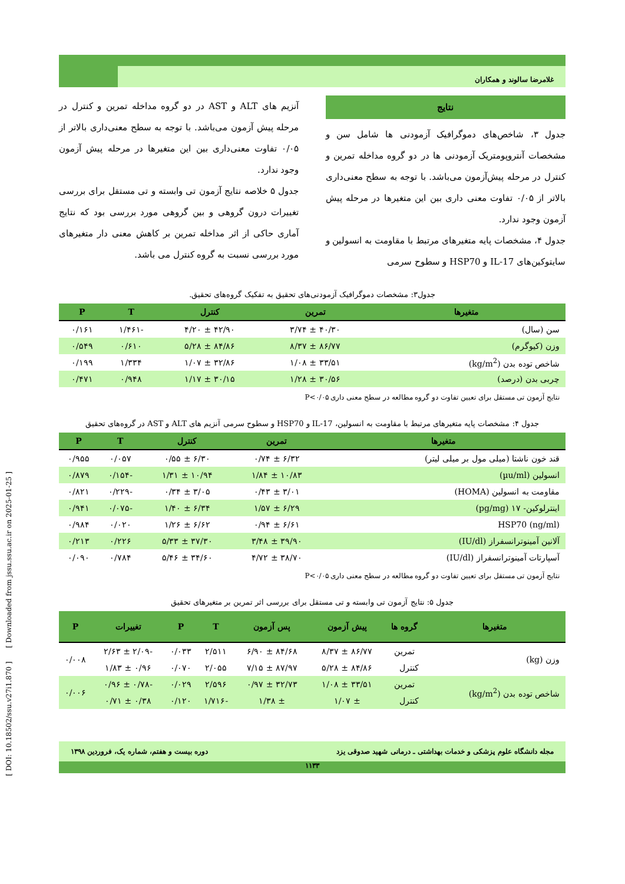غلامرضا سالوند و همکاران
نتایج
جدول ۳، شاخص‌های دموگرافیک آزمودنی ها شامل سن و مشخصات آنتروپومتریک آزمودنی ها در دو گروه مداخله تمرین و کنترل در مرحله پیش‌آزمون می‌باشد. با توجه به سطح معنی‌داری بالاتر از ۰/۰۵ تفاوت معنی داری بین این متغیرها در مرحله پیش آزمون وجود ندارد.
جدول ۴، مشخصات پایه متغیرهای مرتبط با مقاومت به انسولین و سایتوکین‌های IL-17 و HSP70 و سطوح سرمی
آنزیم های ALT و AST در دو گروه مداخله تمرین و کنترل در مرحله پیش آزمون می‌باشد. با توجه به سطح معنی‌داری بالاتر از ۰/۰۵ تفاوت معنی‌داری بین این متغیرها در مرحله پیش آزمون وجود ندارد.
جدول ۵ خلاصه نتایج آزمون تی وابسته و تی مستقل برای بررسی تغییرات درون گروهی و بین گروهی مورد بررسی بود که نتایج آماری حاکی از اثر مداخله تمرین بر کاهش معنی دار متغیرهای مورد بررسی نسبت به گروه کنترل می باشد.
جدول۳: مشخصات دموگرافیک آزمودنی‌های تحقیق به تفکیک گروه‌های تحقیق.
| متغیرها | تمرین | کنترل | T | P |
| --- | --- | --- | --- | --- |
| سن (سال) | ۴۰/۳۰ ± ۳/۷۴ | ۴۲/۹۰ ± ۴/۲۰ | -۱/۴۶۱ | ۰/۱۶۱ |
| وزن (کیوگرم) | ۸۶/۷۷ ± ۸/۳۷ | ۸۴/۸۶ ± ۵/۲۸ | ۰/۶۱۰ | ۰/۵۴۹ |
| شاخص توده بدن (kg/m<sup>2</sup>) | ۳۳/۵۱ ± ۱/۰۸ | ۳۲/۸۶ ± ۱/۰۷ | ۱/۳۳۴ | ۰/۱۹۹ |
| چربی بدن (درصد) | ۳۰/۵۶ ± ۱/۲۸ | ۳۰/۱۵ ± ۱/۱۷ | ۰/۹۴۸ | ۰/۴۷۱ |
نتایج آزمون تی مستقل برای تعیین تفاوت دو گروه مطالعه در سطح معنی داری P<۰/۰۵
جدول ۴: مشخصات پایه متغیرهای مرتبط با مقاومت به انسولین، IL-17 و HSP70 و سطوح سرمی آنزیم های ALT و AST در گروه‌های تحقیق
| متغیرها | تمرین | کنترل | T | P |
| --- | --- | --- | --- | --- |
| قند خون ناشتا (میلی مول بر میلی لیتر) | ۶/۳۲ ± ۰/۷۴ | ۶/۳۰ ± ۰/۵۵ | ۰/۰۵۷ | ۰/۹۵۵ |
| انسولین (µu/ml) | ۱۰/۸۳ ± ۱/۸۴ | ۱۰/۹۴ ± ۱/۳۱ | -۰/۱۵۴ | ۰/۸۷۹ |
| مقاومت به انسولین (HOMA) | ۳/۰۱ ± ۰/۴۳ | ۳/۰۵ ± ۰/۳۴ | -۰/۲۲۹ | ۰/۸۲۱ |
| اینترلوکین- ۱۷ (pg/mg) | ۶/۲۹ ± ۱/۵۷ | ۶/۳۴ ± ۱/۴۰ | -۰/۰۷۵ | ۰/۹۴۱ |
| HSP70 (ng/ml) | ۶/۶۱ ± ۰/۹۴ | ۶/۶۲ ± ۱/۲۶ | ۰/۰۲۰ | ۰/۹۸۴ |
| آلانین آمینوترانسفراز (IU/dl) | ۳۹/۹۰ ± ۳/۴۸ | ۳۷/۳۰ ± ۵/۳۳ | ۰/۲۲۶ | ۰/۲۱۳ |
| آسپارتات آمینوترانسفراز (IU/dl) | ۳۸/۷۰ ± ۴/۷۲ | ۳۴/۶۰ ± ۵/۴۶ | ۰/۷۸۴ | ۰/۰۹۰ |
نتایج آزمون تی مستقل برای تعیین تفاوت دو گروه مطالعه در سطح معنی داری P<۰/۰۵
جدول ۵: نتایج آزمون تی وابسته و تی مستقل برای بررسی اثر تمرین بر متغیرهای تحقیق
| متغیرها | گروه ها | پیش آزمون | پس آزمون | T | P | تغییرات | P |
| --- | --- | --- | --- | --- | --- | --- | --- |
| وزن (kg) | تمرین | ۸۶/۷۷ ± ۸/۳۷ | ۸۴/۶۸ ± ۶/۹۰ | ۲/۵۱۱ | ۰/۰۳۳ | -۲/۰۹ ± ۲/۶۳ | ۰/۰۰۸ |
| | کنترل | ۸۴/۸۶ ± ۵/۲۸ | ۸۷/۹۷ ± ۷/۱۵ | ۲/۰۵۵ | ۰/۰۷۰ | ۰/۹۶ ± ۱/۸۳ | |
| شاخص توده بدن (kg/m<sup>2</sup>) | تمرین | ۳۳/۵۱ ± ۱/۰۸ | ۳۲/۷۳ ± ۰/۹۷ | ۲/۵۹۶ | ۰/۰۲۹ | -۰/۷۸ ± ۰/۹۶ | ۰/۰۰۶ |
| | کنترل | ± ۱/۰۷ | ± ۱/۳۸ | -۱/۷۱۶ | ۰/۱۲۰ | ۰/۳۸ ± ۰/۷۱ | |
مجله دانشگاه علوم پزشکی و خدمات بهداشتی ـ درمانی شهید صدوقی یزد دوره بیست و هفتم، شماره یک، فروردین ۱۳۹۸
۱۱۳۳
[ DOI: 10.18502/ssu.v27i1.870 ] [ Downloaded from jssu.ssu.ac.ir on 2025-01-25 ]